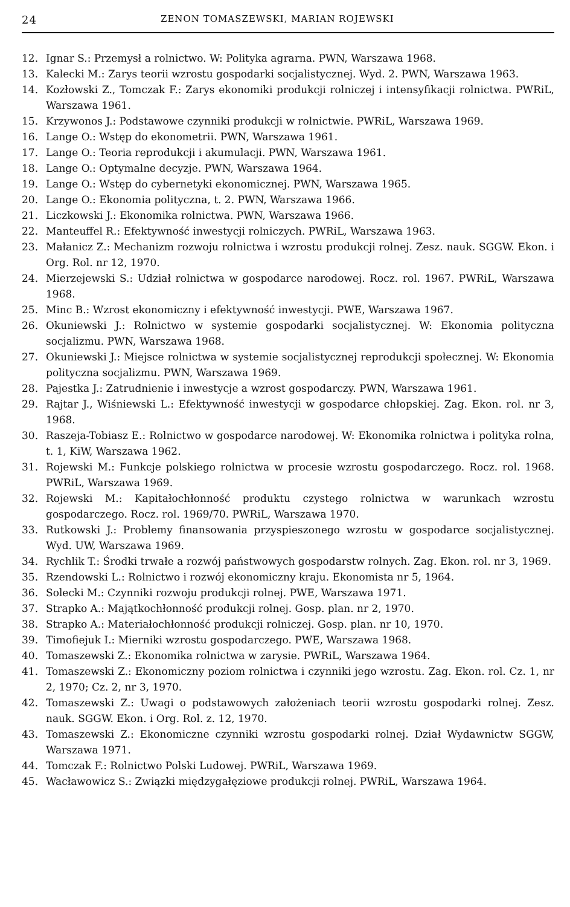24 ZENON TOMASZEWSKI, MARIAN ROJEWSKI
12. Ignar S.: Przemysł a rolnictwo. W: Polityka agrarna. PWN, Warszawa 1968.
13. Kalecki M.: Zarys teorii wzrostu gospodarki socjalistycznej. Wyd. 2. PWN, Warszawa 1963.
14. Kozłowski Z., Tomczak F.: Zarys ekonomiki produkcji rolniczej i intensyfikacji rolnictwa. PWRiL, Warszawa 1961.
15. Krzywonos J.: Podstawowe czynniki produkcji w rolnictwie. PWRiL, Warszawa 1969.
16. Lange O.: Wstęp do ekonometrii. PWN, Warszawa 1961.
17. Lange O.: Teoria reprodukcji i akumulacji. PWN, Warszawa 1961.
18. Lange O.: Optymalne decyzje. PWN, Warszawa 1964.
19. Lange O.: Wstęp do cybernetyki ekonomicznej. PWN, Warszawa 1965.
20. Lange O.: Ekonomia polityczna, t. 2. PWN, Warszawa 1966.
21. Liczkowski J.: Ekonomika rolnictwa. PWN, Warszawa 1966.
22. Manteuffel R.: Efektywność inwestycji rolniczych. PWRiL, Warszawa 1963.
23. Małanicz Z.: Mechanizm rozwoju rolnictwa i wzrostu produkcji rolnej. Zesz. nauk. SGGW. Ekon. i Org. Rol. nr 12, 1970.
24. Mierzejewski S.: Udział rolnictwa w gospodarce narodowej. Rocz. rol. 1967. PWRiL, Warszawa 1968.
25. Minc B.: Wzrost ekonomiczny i efektywność inwestycji. PWE, Warszawa 1967.
26. Okuniewski J.: Rolnictwo w systemie gospodarki socjalistycznej. W: Ekonomia polityczna socjalizmu. PWN, Warszawa 1968.
27. Okuniewski J.: Miejsce rolnictwa w systemie socjalistycznej reprodukcji społecznej. W: Ekonomia polityczna socjalizmu. PWN, Warszawa 1969.
28. Pajestka J.: Zatrudnienie i inwestycje a wzrost gospodarczy. PWN, Warszawa 1961.
29. Rajtar J., Wiśniewski L.: Efektywność inwestycji w gospodarce chłopskiej. Zag. Ekon. rol. nr 3, 1968.
30. Raszeja-Tobiasz E.: Rolnictwo w gospodarce narodowej. W: Ekonomika rolnictwa i polityka rolna, t. 1, KiW, Warszawa 1962.
31. Rojewski M.: Funkcje polskiego rolnictwa w procesie wzrostu gospodarczego. Rocz. rol. 1968. PWRiL, Warszawa 1969.
32. Rojewski M.: Kapitałochłonność produktu czystego rolnictwa w warunkach wzrostu gospodarczego. Rocz. rol. 1969/70. PWRiL, Warszawa 1970.
33. Rutkowski J.: Problemy finansowania przyspieszonego wzrostu w gospodarce socjalistycznej. Wyd. UW, Warszawa 1969.
34. Rychlik T.: Środki trwałe a rozwój państwowych gospodarstw rolnych. Zag. Ekon. rol. nr 3, 1969.
35. Rzendowski L.: Rolnictwo i rozwój ekonomiczny kraju. Ekonomista nr 5, 1964.
36. Solecki M.: Czynniki rozwoju produkcji rolnej. PWE, Warszawa 1971.
37. Strapko A.: Majątkochłonność produkcji rolnej. Gosp. plan. nr 2, 1970.
38. Strapko A.: Materiałochłonność produkcji rolniczej. Gosp. plan. nr 10, 1970.
39. Timofiejuk I.: Mierniki wzrostu gospodarczego. PWE, Warszawa 1968.
40. Tomaszewski Z.: Ekonomika rolnictwa w zarysie. PWRiL, Warszawa 1964.
41. Tomaszewski Z.: Ekonomiczny poziom rolnictwa i czynniki jego wzrostu. Zag. Ekon. rol. Cz. 1, nr 2, 1970; Cz. 2, nr 3, 1970.
42. Tomaszewski Z.: Uwagi o podstawowych założeniach teorii wzrostu gospodarki rolnej. Zesz. nauk. SGGW. Ekon. i Org. Rol. z. 12, 1970.
43. Tomaszewski Z.: Ekonomiczne czynniki wzrostu gospodarki rolnej. Dział Wydawnictw SGGW, Warszawa 1971.
44. Tomczak F.: Rolnictwo Polski Ludowej. PWRiL, Warszawa 1969.
45. Wacławowicz S.: Związki międzygałęziowe produkcji rolnej. PWRiL, Warszawa 1964.